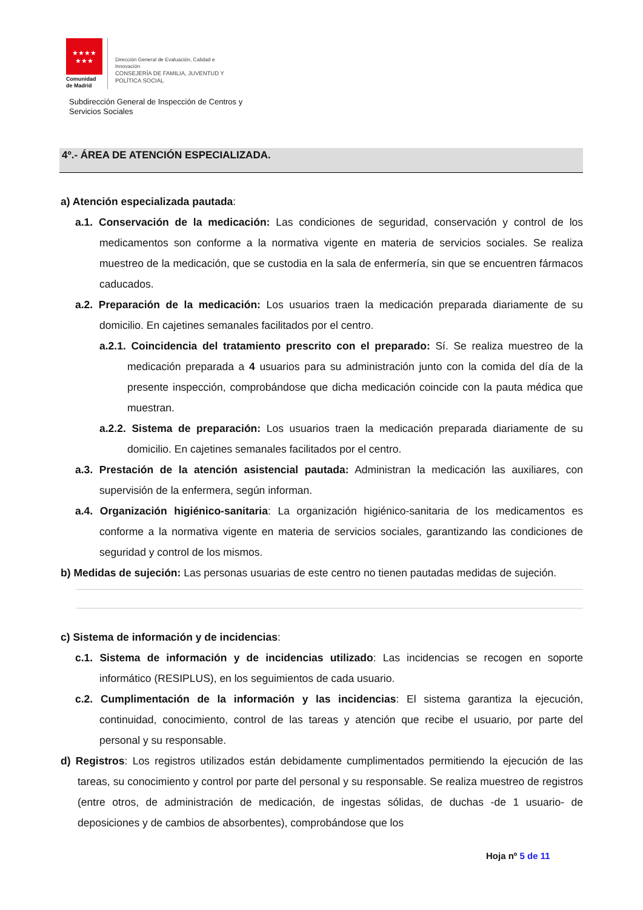★★★★
★★★
Comunidad
de Madrid
Dirección General de Evaluación, Calidad e
Innovación
CONSEJERÍA DE FAMILIA, JUVENTUD Y
POLÍTICA SOCIAL
Subdirección General de Inspección de Centros y
Servicios Sociales
4º.- ÁREA DE ATENCIÓN ESPECIALIZADA.
a) Atención especializada pautada:
a.1. Conservación de la medicación: Las condiciones de seguridad, conservación y control de los medicamentos son conforme a la normativa vigente en materia de servicios sociales. Se realiza muestreo de la medicación, que se custodia en la sala de enfermería, sin que se encuentren fármacos caducados.
a.2. Preparación de la medicación: Los usuarios traen la medicación preparada diariamente de su domicilio. En cajetines semanales facilitados por el centro.
a.2.1. Coincidencia del tratamiento prescrito con el preparado: Sí. Se realiza muestreo de la medicación preparada a 4 usuarios para su administración junto con la comida del día de la presente inspección, comprobándose que dicha medicación coincide con la pauta médica que muestran.
a.2.2. Sistema de preparación: Los usuarios traen la medicación preparada diariamente de su domicilio. En cajetines semanales facilitados por el centro.
a.3. Prestación de la atención asistencial pautada: Administran la medicación las auxiliares, con supervisión de la enfermera, según informan.
a.4. Organización higiénico-sanitaria: La organización higiénico-sanitaria de los medicamentos es conforme a la normativa vigente en materia de servicios sociales, garantizando las condiciones de seguridad y control de los mismos.
b) Medidas de sujeción: Las personas usuarias de este centro no tienen pautadas medidas de sujeción.
c) Sistema de información y de incidencias:
c.1. Sistema de información y de incidencias utilizado: Las incidencias se recogen en soporte informático (RESIPLUS), en los seguimientos de cada usuario.
c.2. Cumplimentación de la información y las incidencias: El sistema garantiza la ejecución, continuidad, conocimiento, control de las tareas y atención que recibe el usuario, por parte del personal y su responsable.
d) Registros: Los registros utilizados están debidamente cumplimentados permitiendo la ejecución de las tareas, su conocimiento y control por parte del personal y su responsable. Se realiza muestreo de registros (entre otros, de administración de medicación, de ingestas sólidas, de duchas -de 1 usuario- de deposiciones y de cambios de absorbentes), comprobándose que los
Hoja nº 5 de 11